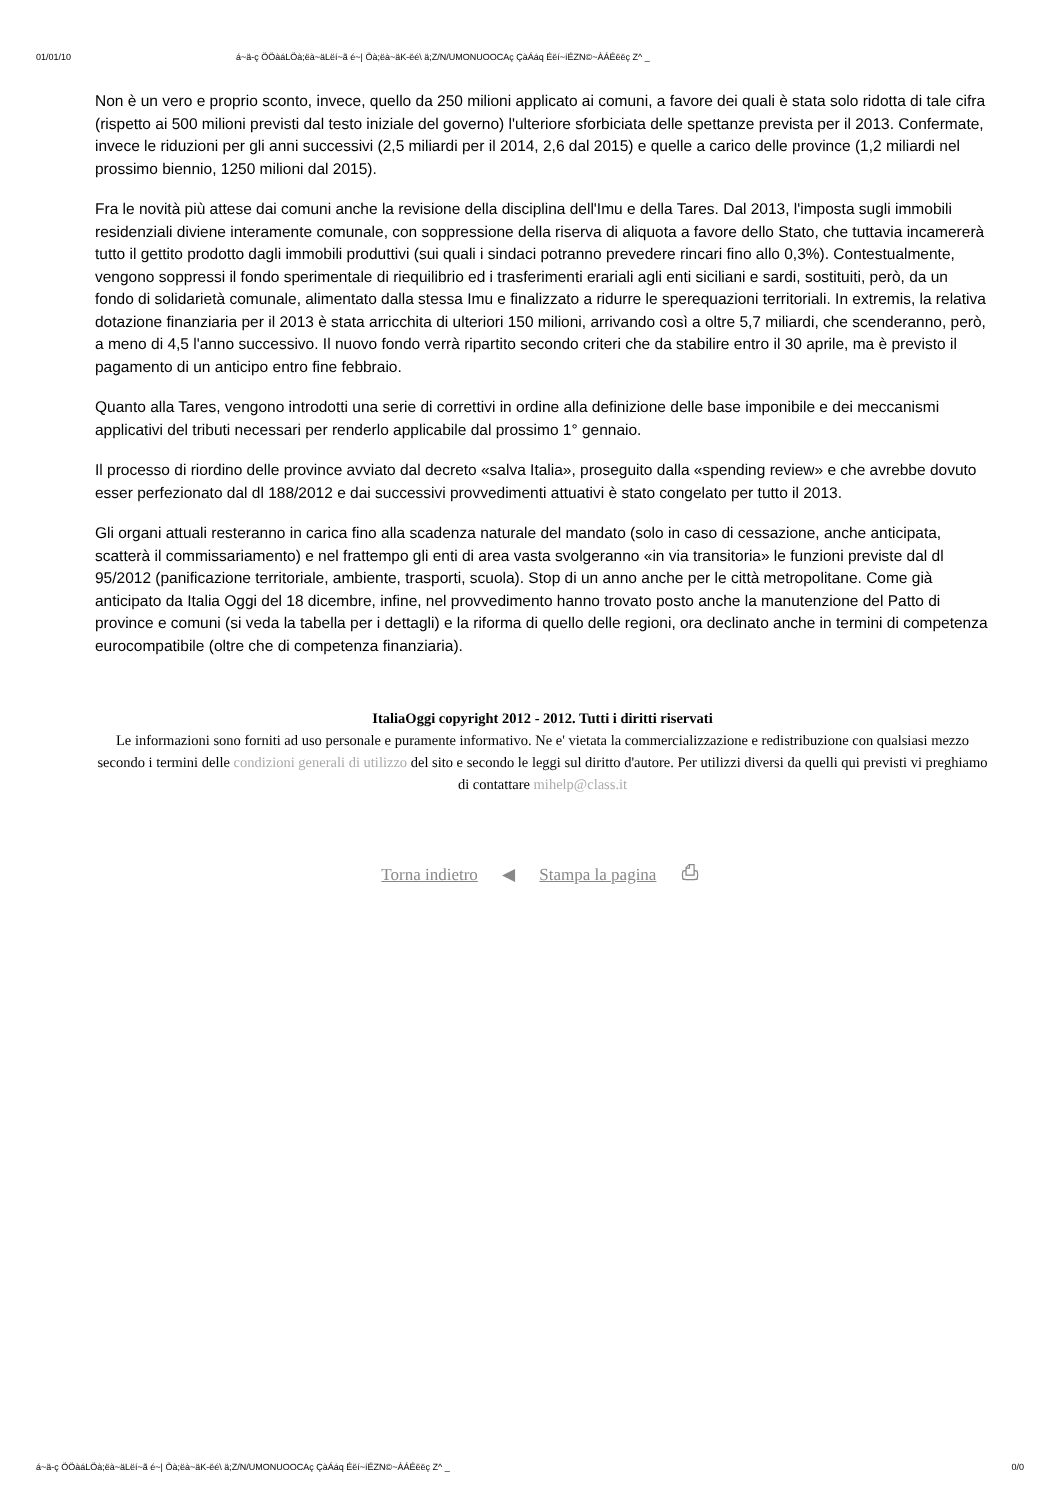01/01/10 á~ä-ç ÖÖàáLÖà;ëà~äLëí~ã é~| Öà;ëà~äK-ëé\ ä;Z/N/UMONUOOCAç ÇàÁáq Éëí~íÉZN©~ÀÁÉëëç Z^ _
Non è un vero e proprio sconto, invece, quello da 250 milioni applicato ai comuni, a favore dei quali è stata solo ridotta di tale cifra (rispetto ai 500 milioni previsti dal testo iniziale del governo) l'ulteriore sforbiciata delle spettanze prevista per il 2013. Confermate, invece le riduzioni per gli anni successivi (2,5 miliardi per il 2014, 2,6 dal 2015) e quelle a carico delle province (1,2 miliardi nel prossimo biennio, 1250 milioni dal 2015).
Fra le novità più attese dai comuni anche la revisione della disciplina dell'Imu e della Tares. Dal 2013, l'imposta sugli immobili residenziali diviene interamente comunale, con soppressione della riserva di aliquota a favore dello Stato, che tuttavia incamererà tutto il gettito prodotto dagli immobili produttivi (sui quali i sindaci potranno prevedere rincari fino allo 0,3%). Contestualmente, vengono soppressi il fondo sperimentale di riequilibrio ed i trasferimenti erariali agli enti siciliani e sardi, sostituiti, però, da un fondo di solidarietà comunale, alimentato dalla stessa Imu e finalizzato a ridurre le sperequazioni territoriali. In extremis, la relativa dotazione finanziaria per il 2013 è stata arricchita di ulteriori 150 milioni, arrivando così a oltre 5,7 miliardi, che scenderanno, però, a meno di 4,5 l'anno successivo. Il nuovo fondo verrà ripartito secondo criteri che da stabilire entro il 30 aprile, ma è previsto il pagamento di un anticipo entro fine febbraio.
Quanto alla Tares, vengono introdotti una serie di correttivi in ordine alla definizione delle base imponibile e dei meccanismi applicativi del tributi necessari per renderlo applicabile dal prossimo 1° gennaio.
Il processo di riordino delle province avviato dal decreto «salva Italia», proseguito dalla «spending review» e che avrebbe dovuto esser perfezionato dal dl 188/2012 e dai successivi provvedimenti attuativi è stato congelato per tutto il 2013.
Gli organi attuali resteranno in carica fino alla scadenza naturale del mandato (solo in caso di cessazione, anche anticipata, scatterà il commissariamento) e nel frattempo gli enti di area vasta svolgeranno «in via transitoria» le funzioni previste dal dl 95/2012 (panificazione territoriale, ambiente, trasporti, scuola). Stop di un anno anche per le città metropolitane. Come già anticipato da Italia Oggi del 18 dicembre, infine, nel provvedimento hanno trovato posto anche la manutenzione del Patto di province e comuni (si veda la tabella per i dettagli) e la riforma di quello delle regioni, ora declinato anche in termini di competenza eurocompatibile (oltre che di competenza finanziaria).
ItaliaOggi copyright 2012 - 2012. Tutti i diritti riservati
Le informazioni sono forniti ad uso personale e puramente informativo. Ne e' vietata la commercializzazione e redistribuzione con qualsiasi mezzo secondo i termini delle condizioni generali di utilizzo del sito e secondo le leggi sul diritto d'autore. Per utilizzi diversi da quelli qui previsti vi preghiamo di contattare mihelp@class.it
Torna indietro ◀ Stampa la pagina ⎙
á~ä-ç ÖÖàáLÖà;ëà~äLëí~ã é~| Öà;ëà~äK-ëé\ ä;Z/N/UMONUOOCAç ÇàÁáq Éëí~íÉZN©~ÀÁÉëëç Z^ _ 0/0